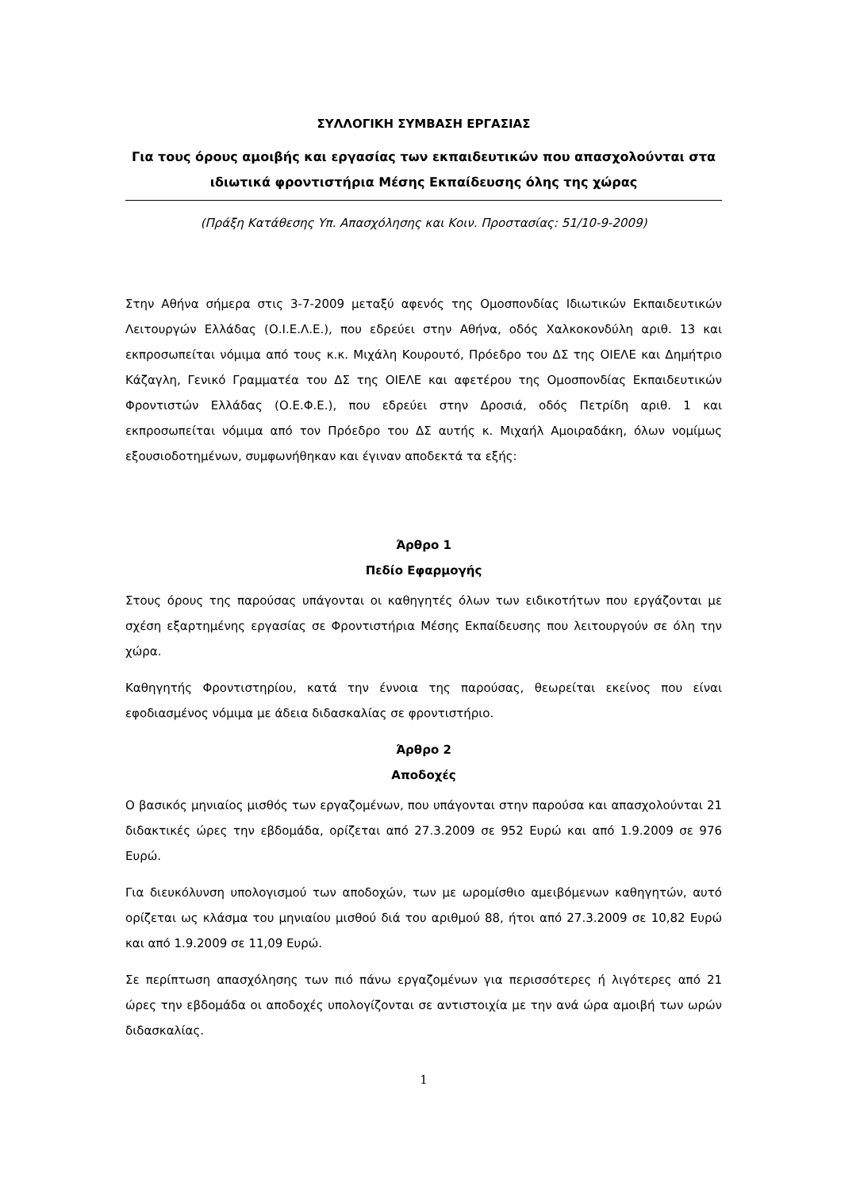ΣΥΛΛΟΓΙΚΗ ΣΥΜΒΑΣΗ ΕΡΓΑΣΙΑΣ
Για τους όρους αμοιβής και εργασίας των εκπαιδευτικών που απασχολούνται στα ιδιωτικά φροντιστήρια Μέσης Εκπαίδευσης όλης της χώρας
(Πράξη Κατάθεσης Υπ. Απασχόλησης και Κοιν. Προστασίας: 51/10-9-2009)
Στην Αθήνα σήμερα στις 3-7-2009 μεταξύ αφενός της Ομοσπονδίας Ιδιωτικών Εκπαιδευτικών Λειτουργών Ελλάδας (Ο.Ι.Ε.Λ.Ε.), που εδρεύει στην Αθήνα, οδός Χαλκοκονδύλη αριθ. 13 και εκπροσωπείται νόμιμα από τους κ.κ. Μιχάλη Κουρουτό, Πρόεδρο του ΔΣ της ΟΙΕΛΕ και Δημήτριο Κάζαγλη, Γενικό Γραμματέα του ΔΣ της ΟΙΕΛΕ και αφετέρου της Ομοσπονδίας Εκπαιδευτικών Φροντιστών Ελλάδας (Ο.Ε.Φ.Ε.), που εδρεύει στην Δροσιά, οδός Πετρίδη αριθ. 1 και εκπροσωπείται νόμιμα από τον Πρόεδρο του ΔΣ αυτής κ. Μιχαήλ Αμοιραδάκη, όλων νομίμως εξουσιοδοτημένων, συμφωνήθηκαν και έγιναν αποδεκτά τα εξής:
Άρθρο 1
Πεδίο Εφαρμογής
Στους όρους της παρούσας υπάγονται οι καθηγητές όλων των ειδικοτήτων που εργάζονται με σχέση εξαρτημένης εργασίας σε Φροντιστήρια Μέσης Εκπαίδευσης που λειτουργούν σε όλη την χώρα.
Καθηγητής Φροντιστηρίου, κατά την έννοια της παρούσας, θεωρείται εκείνος που είναι εφοδιασμένος νόμιμα με άδεια διδασκαλίας σε φροντιστήριο.
Άρθρο 2
Αποδοχές
Ο βασικός μηνιαίος μισθός των εργαζομένων, που υπάγονται στην παρούσα και απασχολούνται 21 διδακτικές ώρες την εβδομάδα, ορίζεται από 27.3.2009 σε 952 Ευρώ και από 1.9.2009 σε 976 Ευρώ.
Για διευκόλυνση υπολογισμού των αποδοχών, των με ωρομίσθιο αμειβόμενων καθηγητών, αυτό ορίζεται ως κλάσμα του μηνιαίου μισθού διά του αριθμού 88, ήτοι από 27.3.2009 σε 10,82 Ευρώ και από 1.9.2009 σε 11,09 Ευρώ.
Σε περίπτωση απασχόλησης των πιό πάνω εργαζομένων για περισσότερες ή λιγότερες από 21 ώρες την εβδομάδα οι αποδοχές υπολογίζονται σε αντιστοιχία με την ανά ώρα αμοιβή των ωρών διδασκαλίας.
1